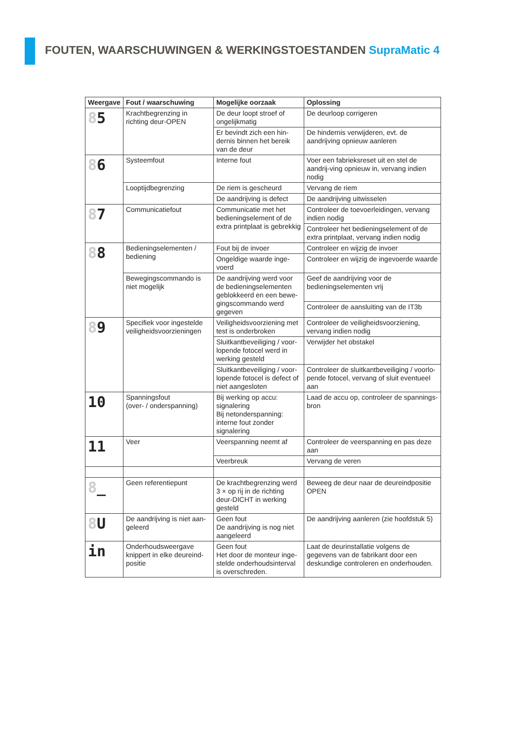FOUTEN, WAARSCHUWINGEN & WERKINGSTOESTANDEN SupraMatic 4
| Weergave | Fout / waarschuwing | Mogelijke oorzaak | Oplossing |
| --- | --- | --- | --- |
| 8 5 | Krachtbegrenzing in richting deur-OPEN | De deur loopt stroef of ongelijkmatig | De deurloop corrigeren |
| | | Er bevindt zich een hin-dernis binnen het bereik van de deur | De hindernis verwijderen, evt. de aandrijving opnieuw aanleren |
| 8 6 | Systeemfout | Interne fout | Voer een fabrieksreset uit en stel de aandrij-ving opnieuw in, vervang indien nodig |
| | Looptijdbegrenzing | De riem is gescheurd | Vervang de riem |
| | | De aandrijving is defect | De aandrijving uitwisselen |
| 8 7 | Communicatiefout | Communicatie met het bedieningselement of de extra printplaat is gebrekkig | Controleer de toevoerleidingen, vervang indien nodig |
| | | | Controleer het bedieningselement of de extra printplaat, vervang indien nodig |
| 8 8 | Bedieningselementen / bediening | Fout bij de invoer | Controleer en wijzig de invoer |
| | | Ongeldige waarde inge-voerd | Controleer en wijzig de ingevoerde waarde |
| | Bewegingscommando is niet mogelijk | De aandrijving werd voor de bedieningselementen geblokkeerd en een bewe-gingscommando werd gegeven | Geef de aandrijving voor de bedieningselementen vrij |
| | | | Controleer de aansluiting van de IT3b |
| 8 9 | Specifiek voor ingestelde veiligheidsvoorzieningen | Veiligheidsvoorziening met test is onderbroken | Controleer de veiligheidsvoorziening, vervang indien nodig |
| | | Sluitkantbeveiliging / voor-lopende fotocel werd in werking gesteld | Verwijder het obstakel |
| | | Sluitkantbeveiliging / voor-lopende fotocel is defect of niet aangesloten | Controleer de sluitkantbeveiliging / voorlo-pende fotocel, vervang of sluit eventueel aan |
| 10 | Spanningsfout (over- / onderspanning) | Bij werking op accu: signalering Bij netonderspanning: interne fout zonder signalering | Laad de accu op, controleer de spannings-bron |
| 11 | Veer | Veerspanning neemt af | Controleer de veerspanning en pas deze aan |
| | | Veerbreuk | Vervang de veren |
| 8 _ | Geen referentiepunt | De krachtbegrenzing werd 3 × op rij in de richting deur-DICHT in werking gesteld | Beweeg de deur naar de deureindpositie OPEN |
| 8 U | De aandrijving is niet aan-geleerd | Geen fout De aandrijving is nog niet aangeleerd | De aandrijving aanleren (zie hoofdstuk 5) |
| in | Onderhoudsweergave knippert in elke deureind-positie | Geen fout Het door de monteur inge-stelde onderhoudsinterval is overschreden. | Laat de deurinstallatie volgens de gegevens van de fabrikant door een deskundige controleren en onderhouden. |